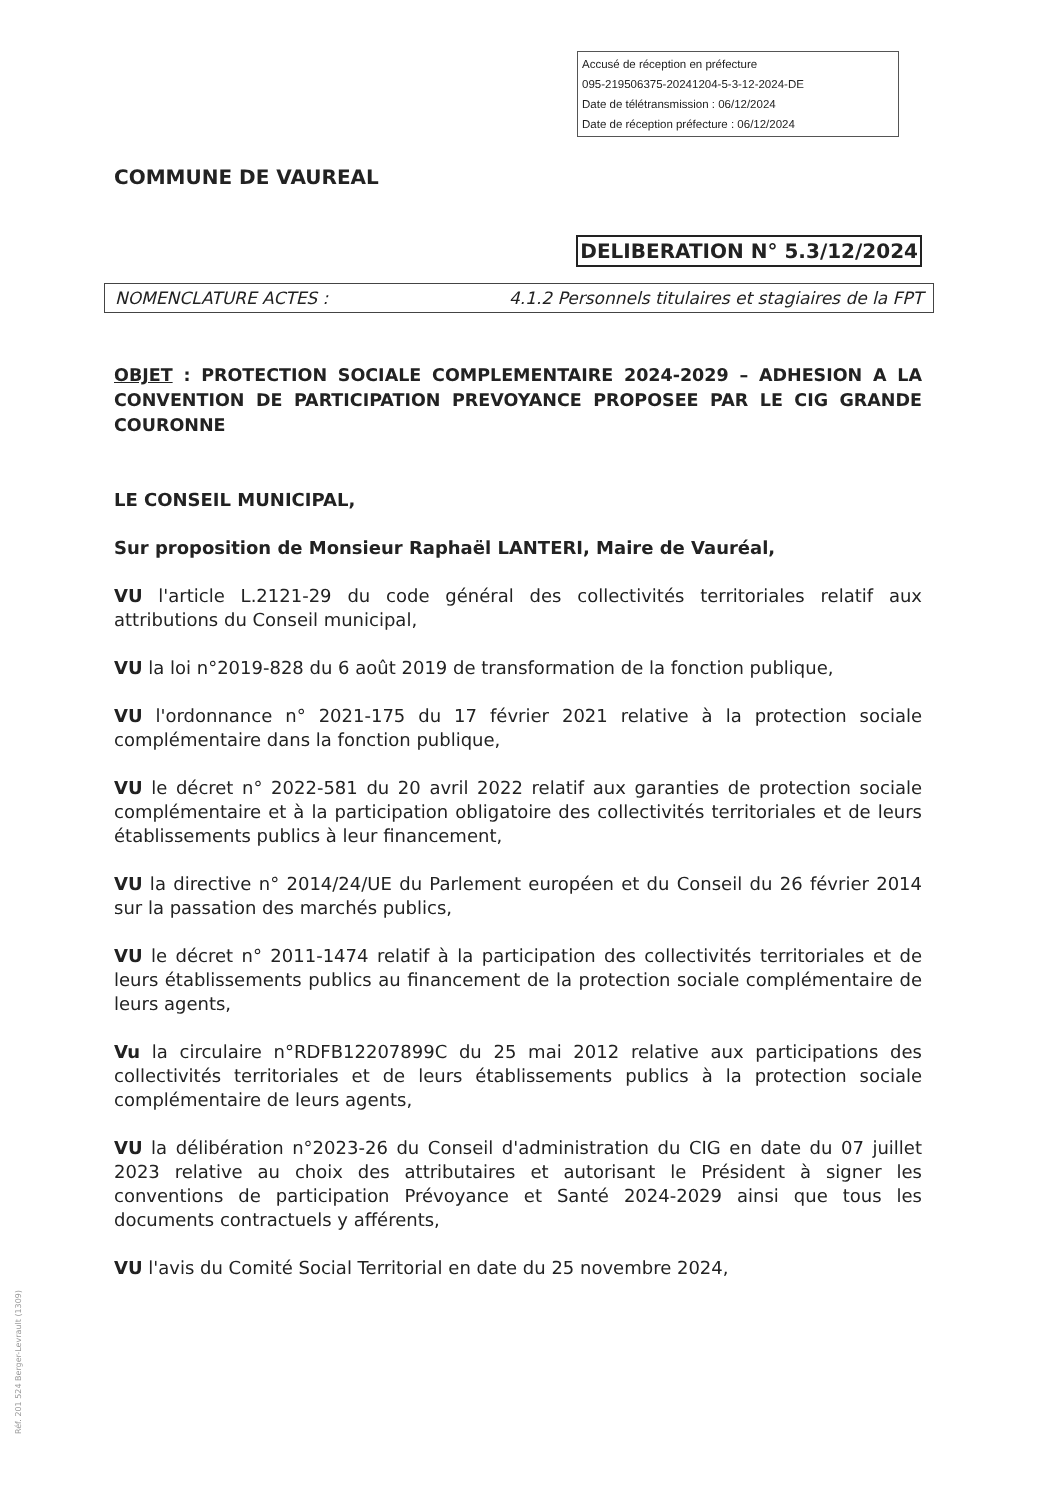Accusé de réception en préfecture
095-219506375-20241204-5-3-12-2024-DE
Date de télétransmission : 06/12/2024
Date de réception préfecture : 06/12/2024
COMMUNE DE VAUREAL
DELIBERATION N° 5.3/12/2024
NOMENCLATURE ACTES : 4.1.2 Personnels titulaires et stagiaires de la FPT
OBJET : PROTECTION SOCIALE COMPLEMENTAIRE 2024-2029 – ADHESION A LA CONVENTION DE PARTICIPATION PREVOYANCE PROPOSEE PAR LE CIG GRANDE COURONNE
LE CONSEIL MUNICIPAL,
Sur proposition de Monsieur Raphaël LANTERI, Maire de Vauréal,
VU l'article L.2121-29 du code général des collectivités territoriales relatif aux attributions du Conseil municipal,
VU la loi n°2019-828 du 6 août 2019 de transformation de la fonction publique,
VU l'ordonnance n° 2021-175 du 17 février 2021 relative à la protection sociale complémentaire dans la fonction publique,
VU le décret n° 2022-581 du 20 avril 2022 relatif aux garanties de protection sociale complémentaire et à la participation obligatoire des collectivités territoriales et de leurs établissements publics à leur financement,
VU la directive n° 2014/24/UE du Parlement européen et du Conseil du 26 février 2014 sur la passation des marchés publics,
VU le décret n° 2011-1474 relatif à la participation des collectivités territoriales et de leurs établissements publics au financement de la protection sociale complémentaire de leurs agents,
Vu la circulaire n°RDFB12207899C du 25 mai 2012 relative aux participations des collectivités territoriales et de leurs établissements publics à la protection sociale complémentaire de leurs agents,
VU la délibération n°2023-26 du Conseil d'administration du CIG en date du 07 juillet 2023 relative au choix des attributaires et autorisant le Président à signer les conventions de participation Prévoyance et Santé 2024-2029 ainsi que tous les documents contractuels y afférents,
VU l'avis du Comité Social Territorial en date du 25 novembre 2024,
Réf. 201 524 Berger-Levrault (1309)